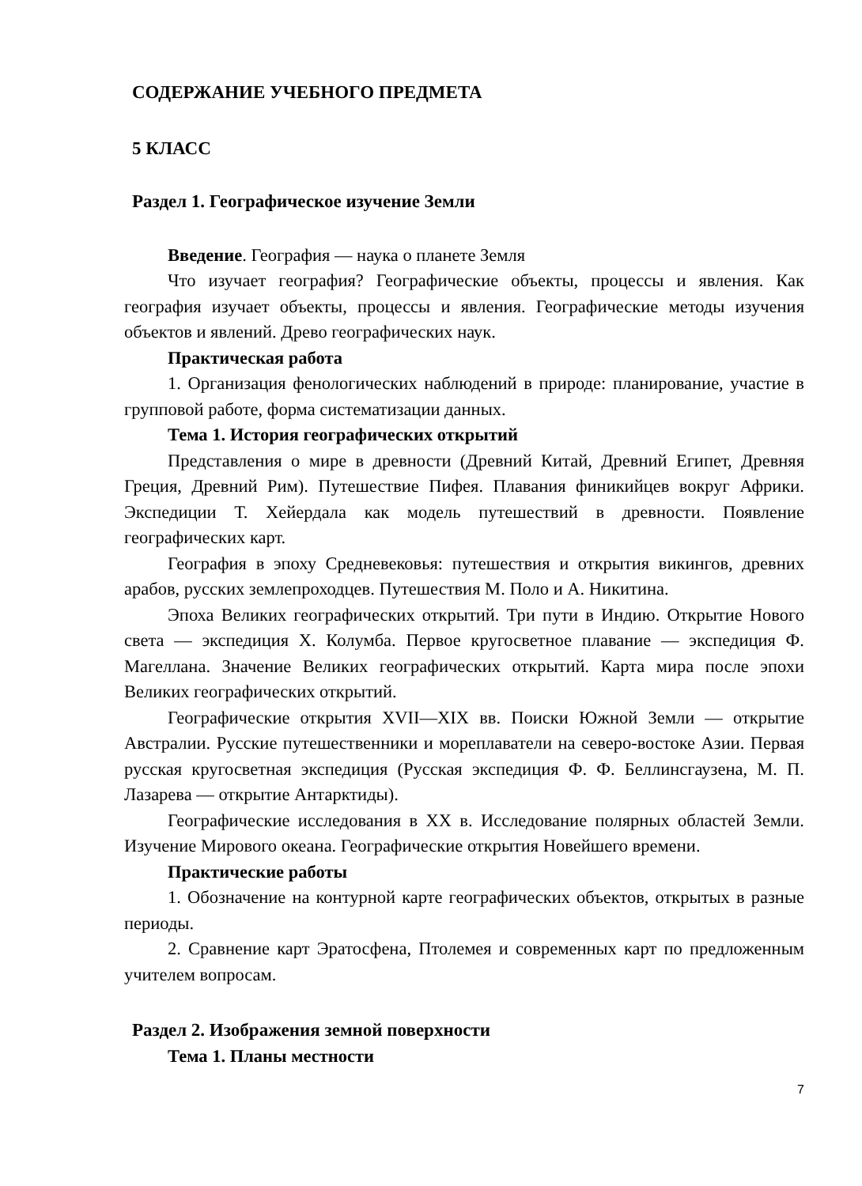СОДЕРЖАНИЕ УЧЕБНОГО ПРЕДМЕТА
5 КЛАСС
Раздел 1. Географическое изучение Земли
Введение. География — наука о планете Земля
Что изучает география? Географические объекты, процессы и явления. Как география изучает объекты, процессы и явления. Географические методы изучения объектов и явлений. Древо географических наук.
Практическая работа
1. Организация фенологических наблюдений в природе: планирование, участие в групповой работе, форма систематизации данных.
Тема 1. История географических открытий
Представления о мире в древности (Древний Китай, Древний Египет, Древняя Греция, Древний Рим). Путешествие Пифея. Плавания финикийцев вокруг Африки. Экспедиции Т. Хейердала как модель путешествий в древности. Появление географических карт.
География в эпоху Средневековья: путешествия и открытия викингов, древних арабов, русских землепроходцев. Путешествия М. Поло и А. Никитина.
Эпоха Великих географических открытий. Три пути в Индию. Открытие Нового света — экспедиция Х. Колумба. Первое кругосветное плавание — экспедиция Ф. Магеллана. Значение Великих географических открытий. Карта мира после эпохи Великих географических открытий.
Географические открытия XVII—XIX вв. Поиски Южной Земли — открытие Австралии. Русские путешественники и мореплаватели на северо-востоке Азии. Первая русская кругосветная экспедиция (Русская экспедиция Ф. Ф. Беллинсгаузена, М. П. Лазарева — открытие Антарктиды).
Географические исследования в ХХ в. Исследование полярных областей Земли. Изучение Мирового океана. Географические открытия Новейшего времени.
Практические работы
1. Обозначение на контурной карте географических объектов, открытых в разные периоды.
2. Сравнение карт Эратосфена, Птолемея и современных карт по предложенным учителем вопросам.
Раздел 2. Изображения земной поверхности
Тема 1. Планы местности
7